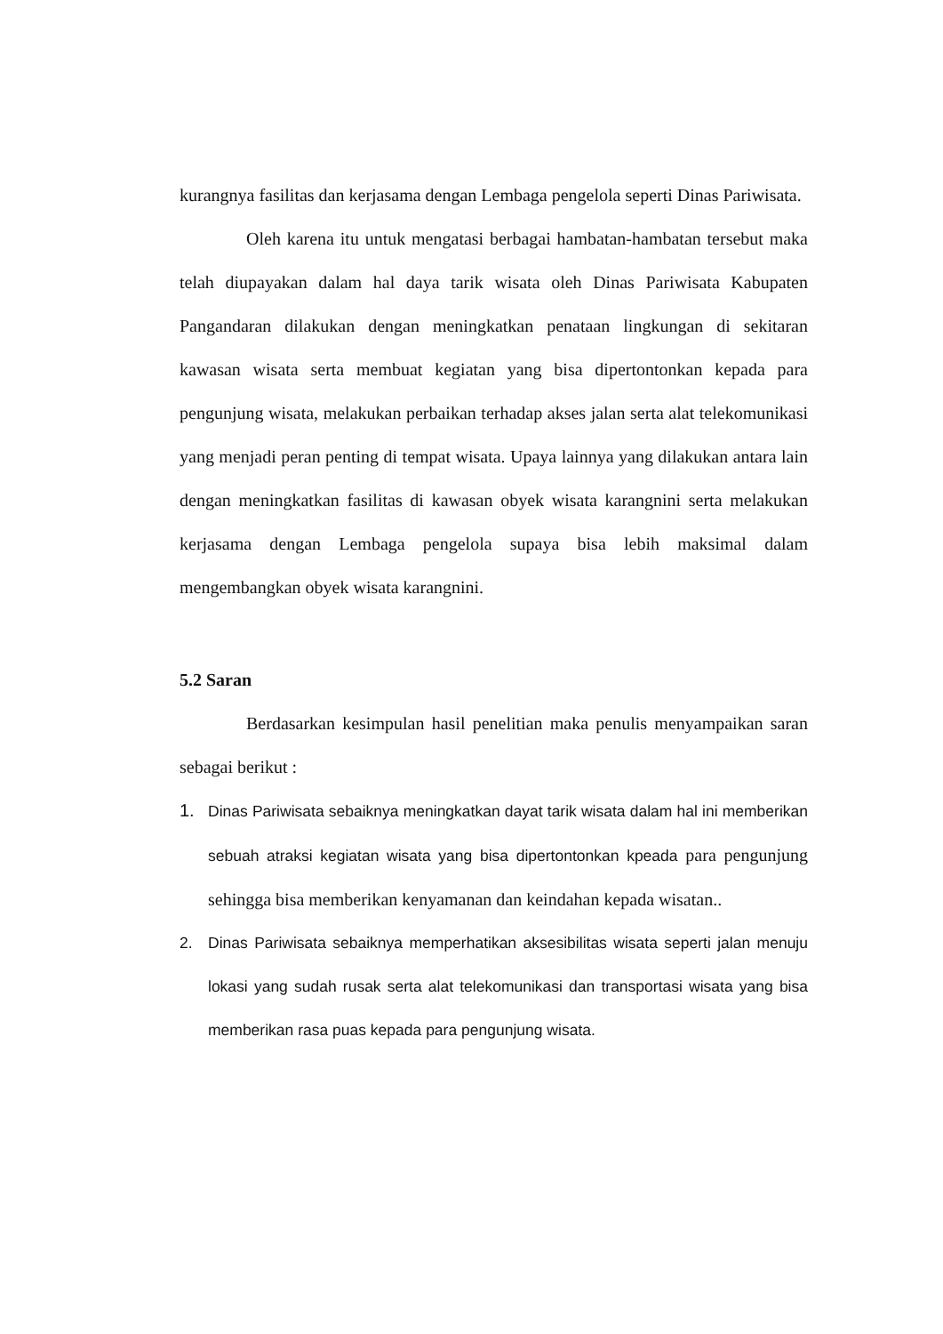kurangnya fasilitas dan kerjasama dengan Lembaga pengelola seperti Dinas Pariwisata.
Oleh karena itu untuk mengatasi berbagai hambatan-hambatan tersebut maka telah diupayakan dalam hal daya tarik wisata oleh Dinas Pariwisata Kabupaten Pangandaran dilakukan dengan meningkatkan penataan lingkungan di sekitaran kawasan wisata serta membuat kegiatan yang bisa dipertontonkan kepada para pengunjung wisata, melakukan perbaikan terhadap akses jalan serta alat telekomunikasi yang menjadi peran penting di tempat wisata. Upaya lainnya yang dilakukan antara lain dengan meningkatkan fasilitas di kawasan obyek wisata karangnini serta melakukan kerjasama dengan Lembaga pengelola supaya bisa lebih maksimal dalam mengembangkan obyek wisata karangnini.
5.2 Saran
Berdasarkan kesimpulan hasil penelitian maka penulis menyampaikan saran sebagai berikut :
1. Dinas Pariwisata sebaiknya meningkatkan dayat tarik wisata dalam hal ini memberikan sebuah atraksi kegiatan wisata yang bisa dipertontonkan kpeada para pengunjung sehingga bisa memberikan kenyamanan dan keindahan kepada wisatan..
2. Dinas Pariwisata sebaiknya memperhatikan aksesibilitas wisata seperti jalan menuju lokasi yang sudah rusak serta alat telekomunikasi dan transportasi wisata yang bisa memberikan rasa puas kepada para pengunjung wisata.